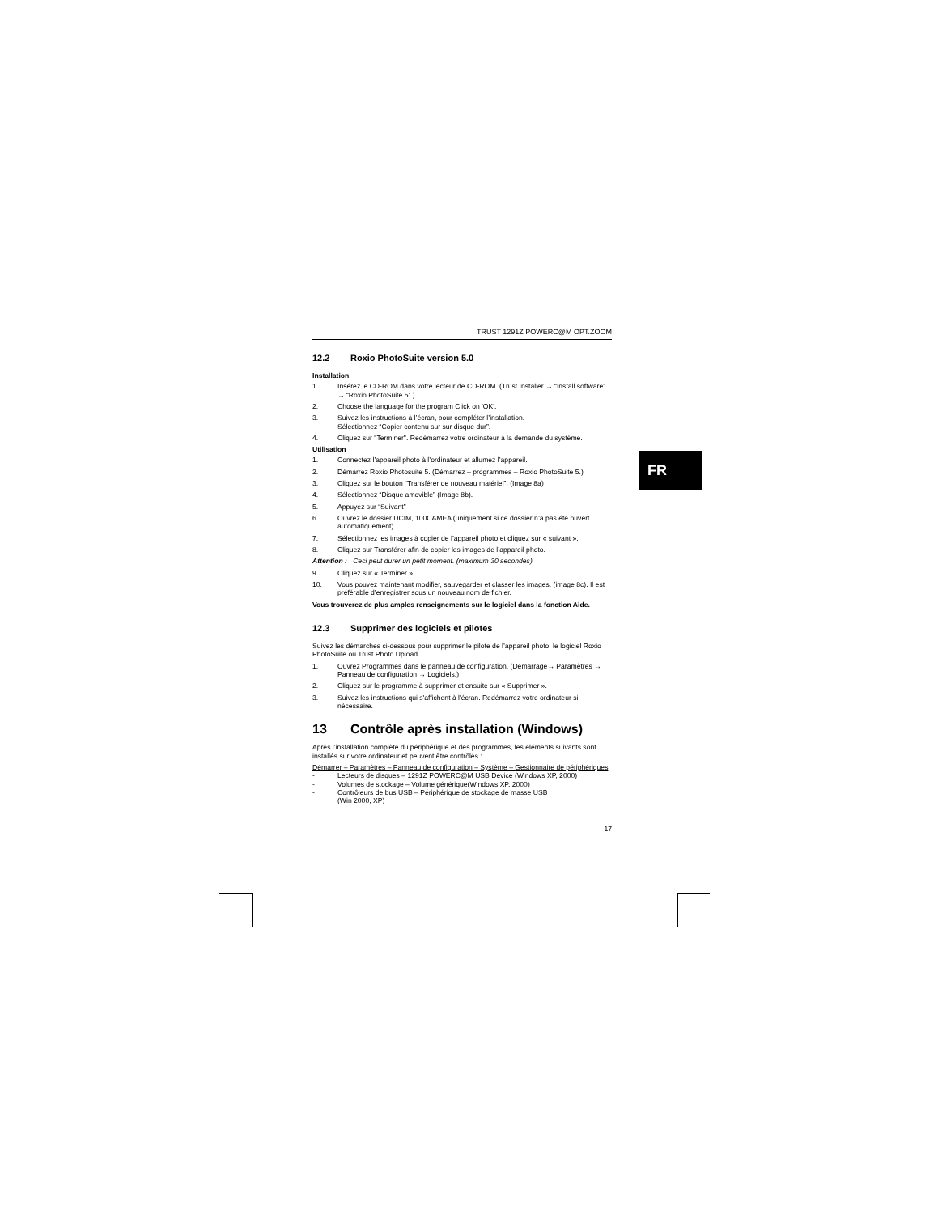TRUST 1291Z POWERC@M OPT.ZOOM
12.2 Roxio PhotoSuite version 5.0
Installation
1. Insérez le CD-ROM dans votre lecteur de CD-ROM. (Trust Installer → “Install software” → “Roxio PhotoSuite 5”.)
2. Choose the language for the program Click on 'OK'.
3. Suivez les instructions à l’écran, pour compléter l’installation.
Sélectionnez “Copier contenu sur sur disque dur”.
4. Cliquez sur "Terminer". Redémarrez votre ordinateur à la demande du système.
Utilisation
1. Connectez l’appareil photo à l’ordinateur et allumez l’appareil.
2. Démarrez Roxio Photosuite 5. (Démarrez – programmes – Roxio PhotoSuite 5.)
3. Cliquez sur le bouton “Transférer de nouveau matériel”. (Image 8a)
4. Sélectionnez “Disque amovible” (Image 8b).
5. Appuyez sur “Suivant”
6. Ouvrez le dossier DCIM, 100CAMEA (uniquement si ce dossier n’a pas été ouvert automatiquement).
7. Sélectionnez les images à copier de l’appareil photo et cliquez sur « suivant ».
8. Cliquez sur Transférer afin de copier les images de l’appareil photo.
Attention : Ceci peut durer un petit moment. (maximum 30 secondes)
9. Cliquez sur « Terminer ».
10. Vous pouvez maintenant modifier, sauvegarder et classer les images. (image 8c). Il est préférable d’enregistrer sous un nouveau nom de fichier.
Vous trouverez de plus amples renseignements sur le logiciel dans la fonction Aide.
12.3 Supprimer des logiciels et pilotes
Suivez les démarches ci-dessous pour supprimer le pilote de l’appareil photo, le logiciel Roxio PhotoSuite ou Trust Photo Upload
1. Ouvrez Programmes dans le panneau de configuration. (Démarrage→ Paramètres → Panneau de configuration → Logiciels.)
2. Cliquez sur le programme à supprimer et ensuite sur « Supprimer ».
3. Suivez les instructions qui s'affichent à l'écran. Redémarrez votre ordinateur si nécessaire.
13 Contrôle après installation (Windows)
Après l’installation complète du périphérique et des programmes, les éléments suivants sont installés sur votre ordinateur et peuvent être contrôlés :
Démarrer – Paramètres – Panneau de configuration – Système – Gestionnaire de périphériques
- Lecteurs de disques – 1291Z POWERC@M USB Device (Windows XP, 2000)
- Volumes de stockage – Volume générique(Windows XP, 2000)
- Contrôleurs de bus USB – Périphérique de stockage de masse USB
(Win 2000, XP)
17
FR